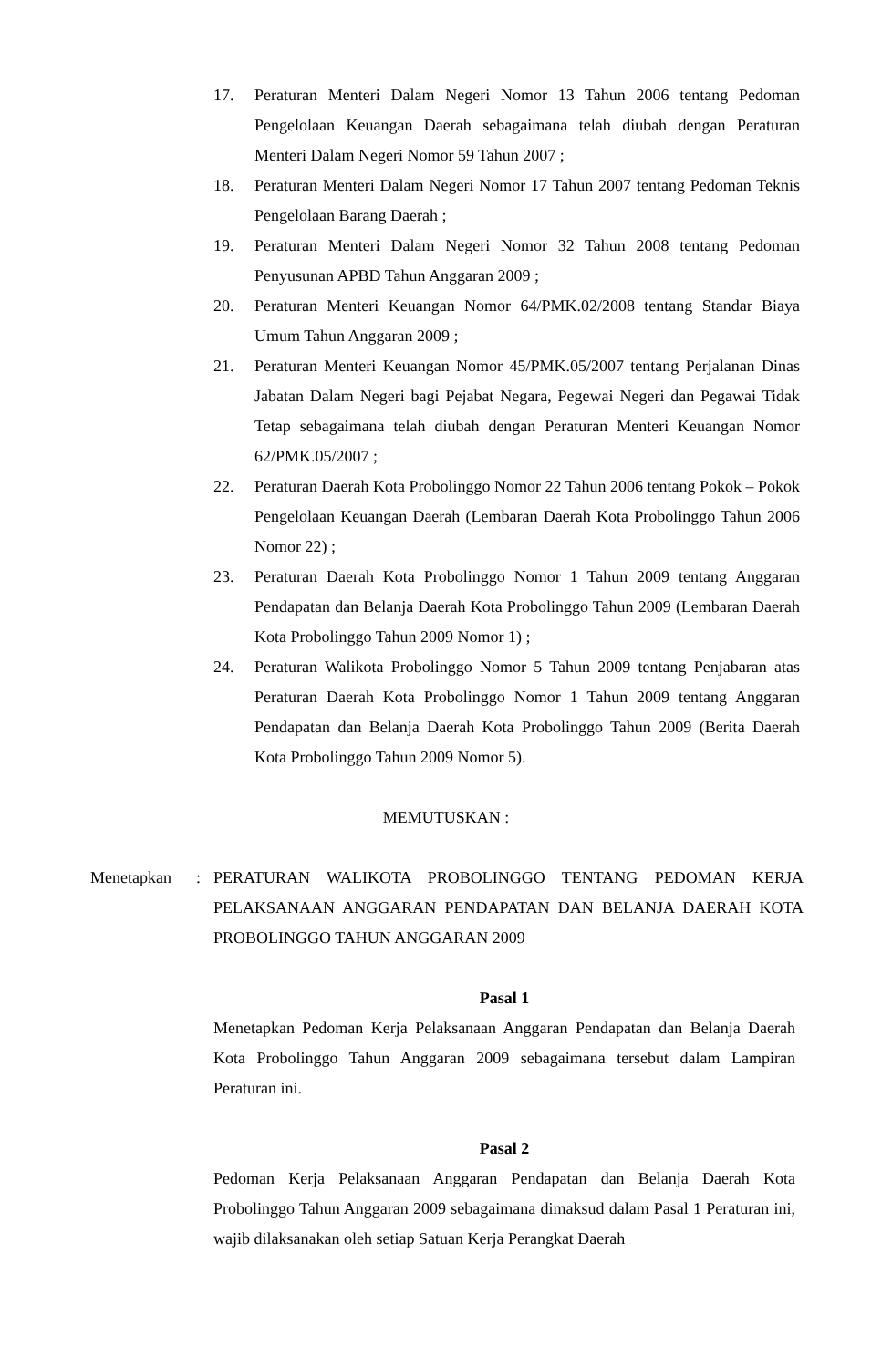17. Peraturan Menteri Dalam Negeri Nomor 13 Tahun 2006 tentang Pedoman Pengelolaan Keuangan Daerah sebagaimana telah diubah dengan Peraturan Menteri Dalam Negeri Nomor 59 Tahun 2007 ;
18. Peraturan Menteri Dalam Negeri Nomor 17 Tahun 2007 tentang Pedoman Teknis Pengelolaan Barang Daerah ;
19. Peraturan Menteri Dalam Negeri Nomor 32 Tahun 2008 tentang Pedoman Penyusunan APBD Tahun Anggaran 2009 ;
20. Peraturan Menteri Keuangan Nomor 64/PMK.02/2008 tentang Standar Biaya Umum Tahun Anggaran 2009 ;
21. Peraturan Menteri Keuangan Nomor 45/PMK.05/2007 tentang Perjalanan Dinas Jabatan Dalam Negeri bagi Pejabat Negara, Pegewai Negeri dan Pegawai Tidak Tetap sebagaimana telah diubah dengan Peraturan Menteri Keuangan Nomor 62/PMK.05/2007 ;
22. Peraturan Daerah Kota Probolinggo Nomor 22 Tahun 2006 tentang Pokok – Pokok Pengelolaan Keuangan Daerah (Lembaran Daerah Kota Probolinggo Tahun 2006 Nomor 22) ;
23. Peraturan Daerah Kota Probolinggo Nomor 1 Tahun 2009 tentang Anggaran Pendapatan dan Belanja Daerah Kota Probolinggo Tahun 2009 (Lembaran Daerah Kota Probolinggo Tahun 2009 Nomor 1) ;
24. Peraturan Walikota Probolinggo Nomor 5 Tahun 2009 tentang Penjabaran atas Peraturan Daerah Kota Probolinggo Nomor 1 Tahun 2009 tentang Anggaran Pendapatan dan Belanja Daerah Kota Probolinggo Tahun 2009 (Berita Daerah Kota Probolinggo Tahun 2009 Nomor 5).
MEMUTUSKAN :
Menetapkan : PERATURAN WALIKOTA PROBOLINGGO TENTANG PEDOMAN KERJA PELAKSANAAN ANGGARAN PENDAPATAN DAN BELANJA DAERAH KOTA PROBOLINGGO TAHUN ANGGARAN 2009
Pasal 1
Menetapkan Pedoman Kerja Pelaksanaan Anggaran Pendapatan dan Belanja Daerah Kota Probolinggo Tahun Anggaran 2009 sebagaimana tersebut dalam Lampiran Peraturan ini.
Pasal 2
Pedoman Kerja Pelaksanaan Anggaran Pendapatan dan Belanja Daerah Kota Probolinggo Tahun Anggaran 2009 sebagaimana dimaksud dalam Pasal 1 Peraturan ini, wajib dilaksanakan oleh setiap Satuan Kerja Perangkat Daerah